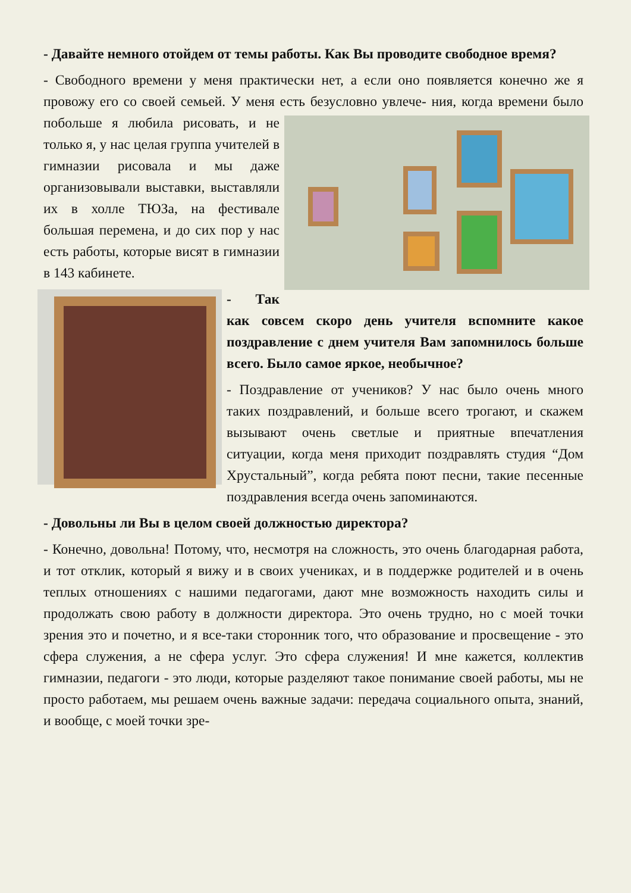- Давайте немного отойдем от темы работы. Как Вы проводите свободное время?
- Свободного времени у меня практически нет, а если оно появляется конечно же я провожу его со своей семьей. У меня есть безусловно увлече- ния, когда времени было побольше я любила рисовать, и не только я, у нас целая группа учителей в гимназии рисовала и мы даже организовывали выставки, выставляли их в холле ТЮЗа, на фестивале большая перемена, и до сих пор у нас есть работы, которые висят в гимназии в 143 кабинете.
- Так как совсем скоро день учителя вспомните какое поздравление с днем учителя Вам запомнилось больше всего. Было самое яркое, необычное?
- Поздравление от учеников? У нас было очень много таких поздравлений, и больше всего трогают, и скажем вызывают очень светлые и приятные впечатления ситуации, когда меня приходит поздравлять студия “Дом Хрустальный”, когда ребята поют песни, такие песенные поздравления всегда очень запоминаются.
- Довольны ли Вы в целом своей должностью директора?
- Конечно, довольна! Потому, что, несмотря на сложность, это очень благодарная работа, и тот отклик, который я вижу и в своих учениках, и в поддержке родителей и в очень теплых отношениях с нашими педагогами, дают мне возможность находить силы и продолжать свою работу в должности директора. Это очень трудно, но с моей точки зрения это и почетно, и я все-таки сторонник того, что образование и просвещение - это сфера служения, а не сфера услуг. Это сфера служения! И мне кажется, коллектив гимназии, педагоги - это люди, которые разделяют такое понимание своей работы, мы не просто работаем, мы решаем очень важные задачи: передача социального опыта, знаний, и вообще, с моей точки зре-